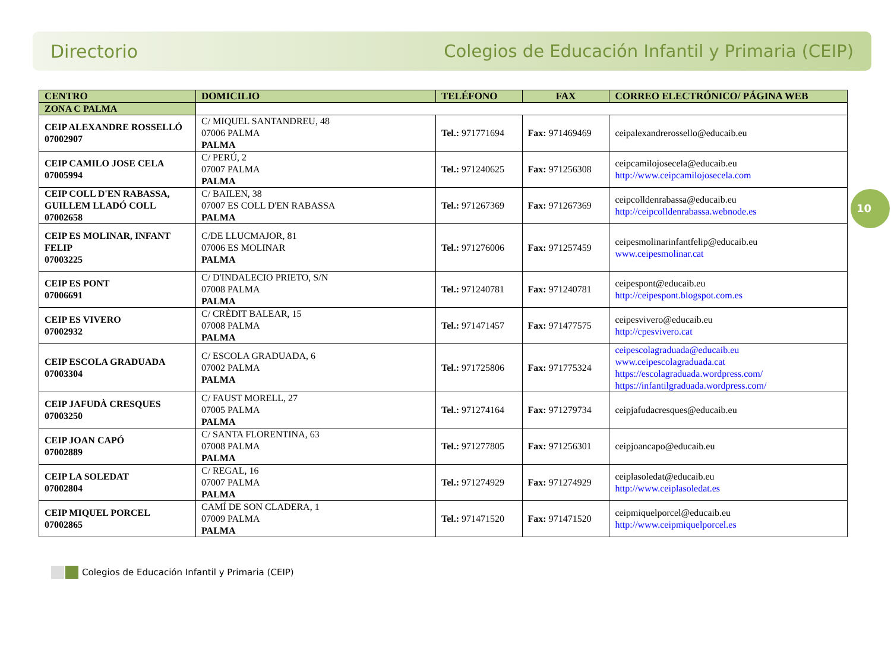Directorio Colegios de Educación Infantil y Primaria (CEIP)
10
| CENTRO | DOMICILIO | TELÉFONO | FAX | CORREO ELECTRÓNICO/ PÁGINA WEB |
| --- | --- | --- | --- | --- |
| ZONA C PALMA | | | | |
| CEIP ALEXANDRE ROSSELLÓ 07002907 | C/ MIQUEL SANTANDREU, 48 07006 PALMA PALMA | Tel.: 971771694 | Fax: 971469469 | ceipalexandrerossello@educaib.eu |
| CEIP CAMILO JOSE CELA 07005994 | C/ PERÚ, 2 07007 PALMA PALMA | Tel.: 971240625 | Fax: 971256308 | ceipcamilojosecela@educaib.eu http://www.ceipcamilojosecela.com |
| CEIP COLL D'EN RABASSA, GUILLEM LLADÓ COLL 07002658 | C/ BAILEN, 38 07007 ES COLL D'EN RABASSA PALMA | Tel.: 971267369 | Fax: 971267369 | ceipcolldenrabassa@educaib.eu http://ceipcolldenrabassa.webnode.es |
| CEIP ES MOLINAR, INFANT FELIP 07003225 | C/DE LLUCMAJOR, 81 07006 ES MOLINAR PALMA | Tel.: 971276006 | Fax: 971257459 | ceipesmolinarinfantfelip@educaib.eu www.ceipesmolinar.cat |
| CEIP ES PONT 07006691 | C/ D'INDALECIO PRIETO, S/N 07008 PALMA PALMA | Tel.: 971240781 | Fax: 971240781 | ceipespont@educaib.eu http://ceipespont.blogspot.com.es |
| CEIP ES VIVERO 07002932 | C/ CRÈDIT BALEAR, 15 07008 PALMA PALMA | Tel.: 971471457 | Fax: 971477575 | ceipesvivero@educaib.eu http://cpesvivero.cat |
| CEIP ESCOLA GRADUADA 07003304 | C/ ESCOLA GRADUADA, 6 07002 PALMA PALMA | Tel.: 971725806 | Fax: 971775324 | ceipescolagraduada@educaib.eu www.ceipescolagraduada.cat https://escolagraduada.wordpress.com/ https://infantilgraduada.wordpress.com/ |
| CEIP JAFUDÀ CRESQUES 07003250 | C/ FAUST MORELL, 27 07005 PALMA PALMA | Tel.: 971274164 | Fax: 971279734 | ceipjafudacresques@educaib.eu |
| CEIP JOAN CAPÓ 07002889 | C/ SANTA FLORENTINA, 63 07008 PALMA PALMA | Tel.: 971277805 | Fax: 971256301 | ceipjoancapo@educaib.eu |
| CEIP LA SOLEDAT 07002804 | C/ REGAL, 16 07007 PALMA PALMA | Tel.: 971274929 | Fax: 971274929 | ceiplasoledat@educaib.eu http://www.ceiplasoledat.es |
| CEIP MIQUEL PORCEL 07002865 | CAMÍ DE SON CLADERA, 1 07009 PALMA PALMA | Tel.: 971471520 | Fax: 971471520 | ceipmiquelporcel@educaib.eu http://www.ceipmiquelporcel.es |
Colegios de Educación Infantil y Primaria (CEIP)